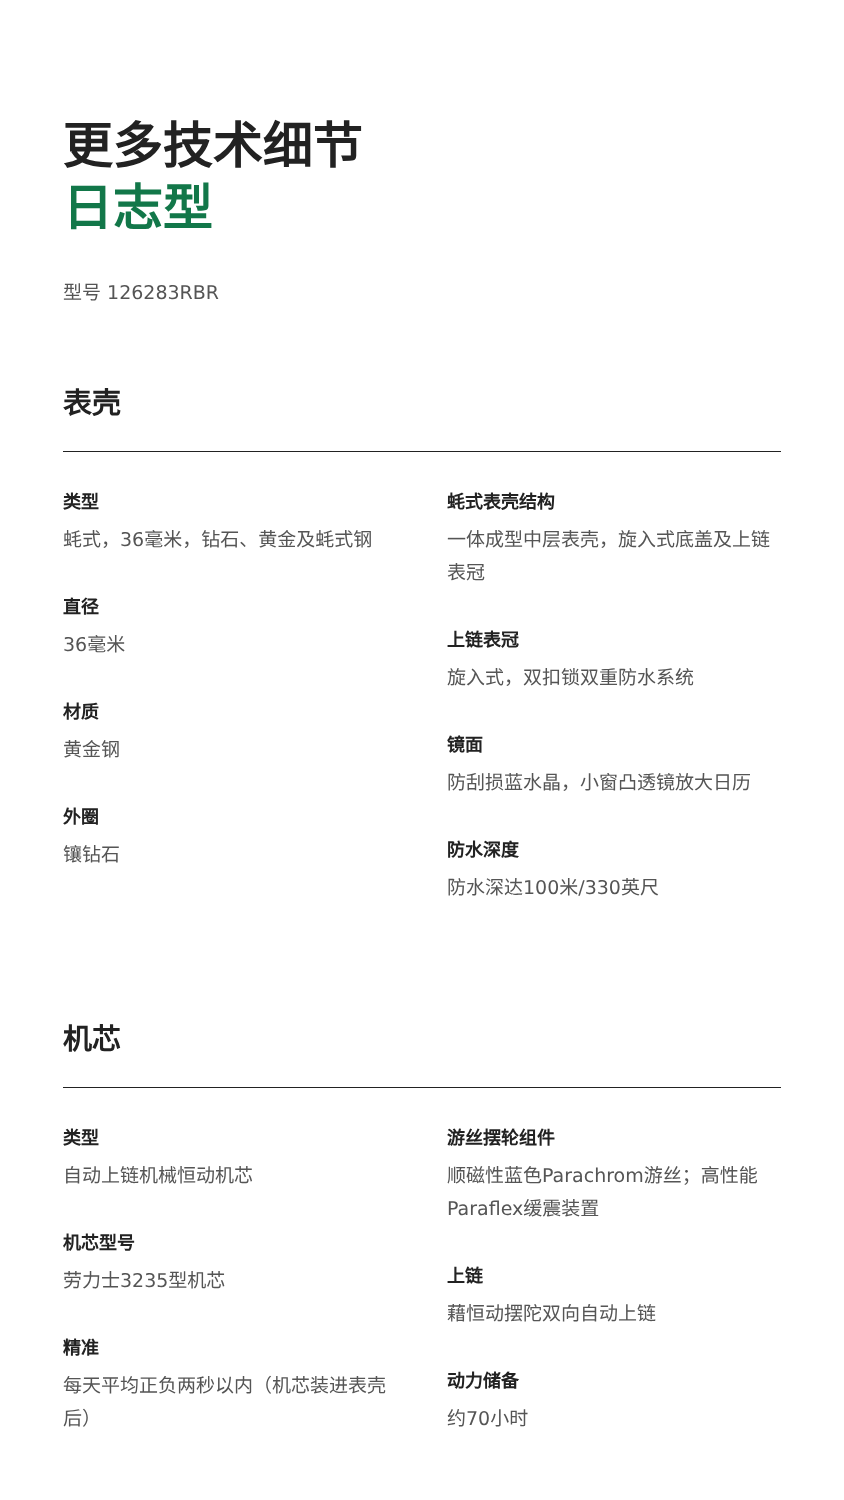更多技术细节
日志型
型号 126283RBR
表壳
类型
蚝式，36毫米，钻石、黄金及蚝式钢
直径
36毫米
材质
黄金钢
外圈
镶钻石
蚝式表壳结构
一体成型中层表壳，旋入式底盖及上链表冠
上链表冠
旋入式，双扣锁双重防水系统
镜面
防刮损蓝水晶，小窗凸透镜放大日历
防水深度
防水深达100米/330英尺
机芯
类型
自动上链机械恒动机芯
机芯型号
劳力士3235型机芯
精准
每天平均正负两秒以内（机芯装进表壳后）
游丝摆轮组件
顺磁性蓝色Parachrom游丝；高性能Paraflex缓震装置
上链
藉恒动摆陀双向自动上链
动力储备
约70小时